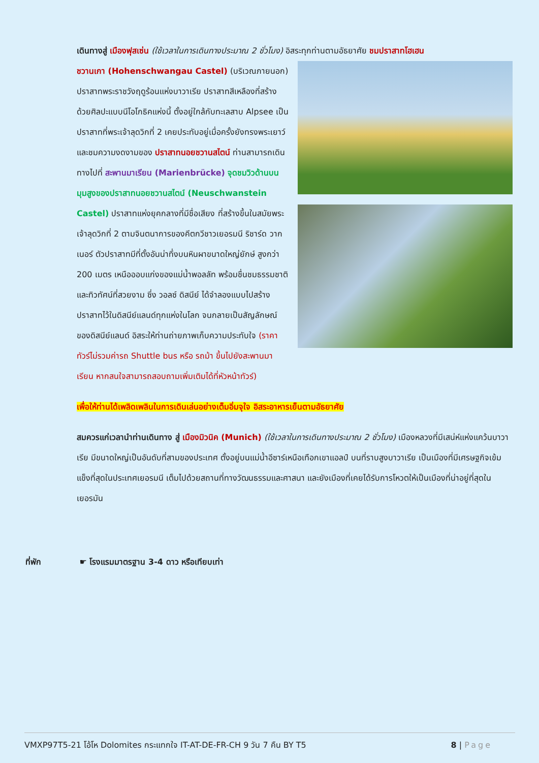เดินทางสู่ เมืองฟุสเซ่น (ใช้เวลาในการเดินทางประมาณ 2 ชั่วโมง) อิสระทุกท่านตามอัธยาศัย ชมปราสาทโฮเฮน
ชวานเกา (Hohenschwangau Castel) (บริเวณภายนอก) ปราสาทพระราชวังฤดูร้อนแห่งบาวาเรีย ปราสาทสีเหลืองที่สร้างด้วยศิลปะแบบนีโอโกธิคแห่งนี้ ตั้งอยู่ใกล้กับทะเลสาบ Alpsee เป็นปราสาทที่พระเจ้าลุดวิกที่ 2 เคยประทับอยู่เมื่อครั้งยังทรงพระเยาว์ และชมความงดงามของ ปราสาทนอยชวานสไตน์ ท่านสามารถเดินทางไปที่ สะพานมาเรียน (Marienbrücke) จุดชมวิวด้านบน มุมสูงของปราสาทนอยชวานสไตน์ (Neuschwanstein Castel) ปราสาทแห่งยุคกลางที่มีชื่อเสียง ที่สร้างขึ้นในสมัยพระเจ้าลุดวิกที่ 2 ตามจินตนาการของคีตกวีชาวเยอรมนี ริชาร์ด วากเนอร์ ตัวปราสาทมีที่ตั้งอันน่าทึ่งบนหินผาขนาดใหญ่ยักษ์ สูงกว่า 200 เมตร เหนือออบแก่งของแม่น้ำพอลลัท พร้อมชื่นชมธรรมชาติและทิวทัศน์ที่สวยงาม ซึ่ง วอลซ์ ดิสนีย์ ได้จำลองแบบไปสร้างปราสาทไว้ในดิสนีย์แลนด์ทุกแห่งในโลก จนกลายเป็นสัญลักษณ์ของดิสนีย์แลนด์ อิสระให้ท่านถ่ายภาพเก็บความประทับใจ (ราคาทัวร์ไม่รวมค่ารถ Shuttle bus หรือ รถม้า ขึ้นไปยังสะพานมาเรียน หากสนใจสามารถสอบถามเพิ่มเติมได้ที่หัวหน้าทัวร์)
เพื่อให้ท่านได้เพลิดเพลินในการเดินเล่นอย่างเต็มอิ่มจุใจ อิสระอาหารเย็นตามอัธยาศัย
สมควรแก่เวลานำท่านเดินทาง สู่ เมืองมิวนิค (Munich) (ใช้เวลาในการเดินทางประมาณ 2 ชั่วโมง) เมืองหลวงที่มีเสน่ห์แห่งแคว้นบาวาเรีย มีขนาดใหญ่เป็นอันดับที่สามของประเทศ ตั้งอยู่บนแม่น้ำอีซาร์เหนือเทือกเขาแอลป์ บนที่ราบสูงบาวาเรีย เป็นเมืองที่มีเศรษฐกิจเข้มแข็งที่สุดในประเทศเยอรมนี เต็มไปด้วยสถานที่ทางวัฒนธรรมและศาสนา และยังเมืองที่เคยได้รับการโหวตให้เป็นเมืองที่น่าอยู่ที่สุดในเยอรมัน
ที่พัก ☛ โรงแรมมาตรฐาน 3-4 ดาว หรือเทียบเท่า
VMXP97T5-21 โอ้โห Dolomites กระแทกใจ IT-AT-DE-FR-CH 9 วัน 7 คืน BY T5
8 | Page